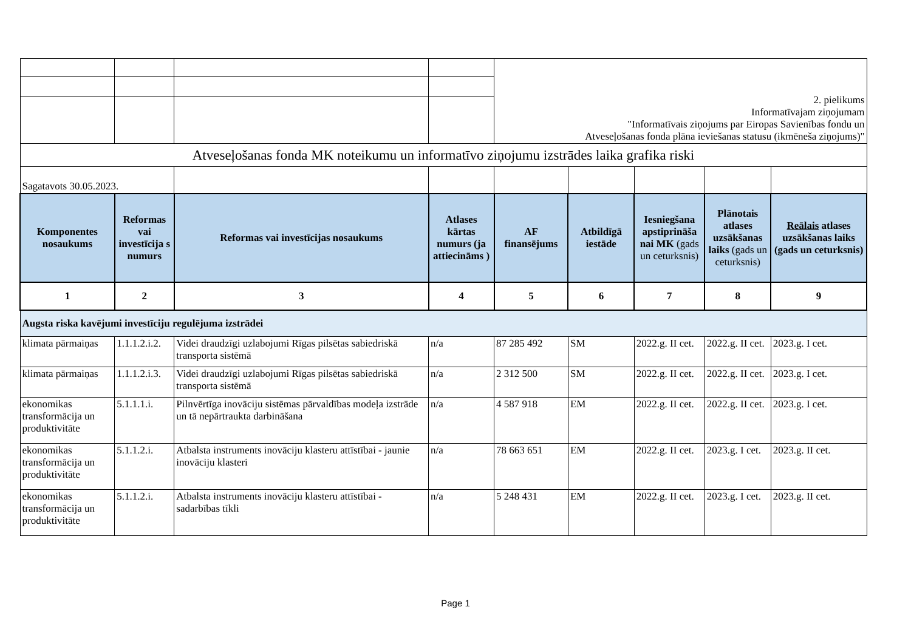| | | | | 2. pielikums Informatīvajam ziņojumam "Informatīvais ziņojums par Eiropas Savienības fondu un Atveseļošanas fonda plāna ieviešanas statusu (ikmēneša ziņojums)" | | | | |
| Atveseļošanas fonda MK noteikumu un informatīvo ziņojumu izstrādes laika grafika riski | | | | | | | | |
| Sagatavots 30.05.2023. | | | | | | | | |
| Komponentes nosaukums | Reformas vai investīcija s numurs | Reformas vai investīcijas nosaukums | Atlases kārtas numurs (ja attiecināms ) | AF finansējums | Atbildīgā iestāde | Iesniegšana apstiprināša nai MK (gads un ceturksnis) | Plānotais atlases uzsākšanas laiks (gads un ceturksnis) | Reālais atlases uzsākšanas laiks (gads un ceturksnis) |
| 1 | 2 | 3 | 4 | 5 | 6 | 7 | 8 | 9 |
| Augsta riska kavējumi investīciju regulējuma izstrādei | | | | | | | | |
| klimata pārmaiņas | 1.1.1.2.i.2. | Videi draudzīgi uzlabojumi Rīgas pilsētas sabiedriskā transporta sistēmā | n/a | 87 285 492 | SM | 2022.g. II cet. | 2022.g. II cet. | 2023.g. I cet. |
| klimata pārmaiņas | 1.1.1.2.i.3. | Videi draudzīgi uzlabojumi Rīgas pilsētas sabiedriskā transporta sistēmā | n/a | 2 312 500 | SM | 2022.g. II cet. | 2022.g. II cet. | 2023.g. I cet. |
| ekonomikas transformācija un produktivitāte | 5.1.1.1.i. | Pilnvērtīga inovāciju sistēmas pārvaldības modeļa izstrāde un tā nepārtraukta darbināšana | n/a | 4 587 918 | EM | 2022.g. II cet. | 2022.g. II cet. | 2023.g. I cet. |
| ekonomikas transformācija un produktivitāte | 5.1.1.2.i. | Atbalsta instruments inovāciju klasteru attīstībai - jaunie inovāciju klasteri | n/a | 78 663 651 | EM | 2022.g. II cet. | 2023.g. I cet. | 2023.g. II cet. |
| ekonomikas transformācija un produktivitāte | 5.1.1.2.i. | Atbalsta instruments inovāciju klasteru attīstībai - sadarbības tīkli | n/a | 5 248 431 | EM | 2022.g. II cet. | 2023.g. I cet. | 2023.g. II cet. |
Page 1